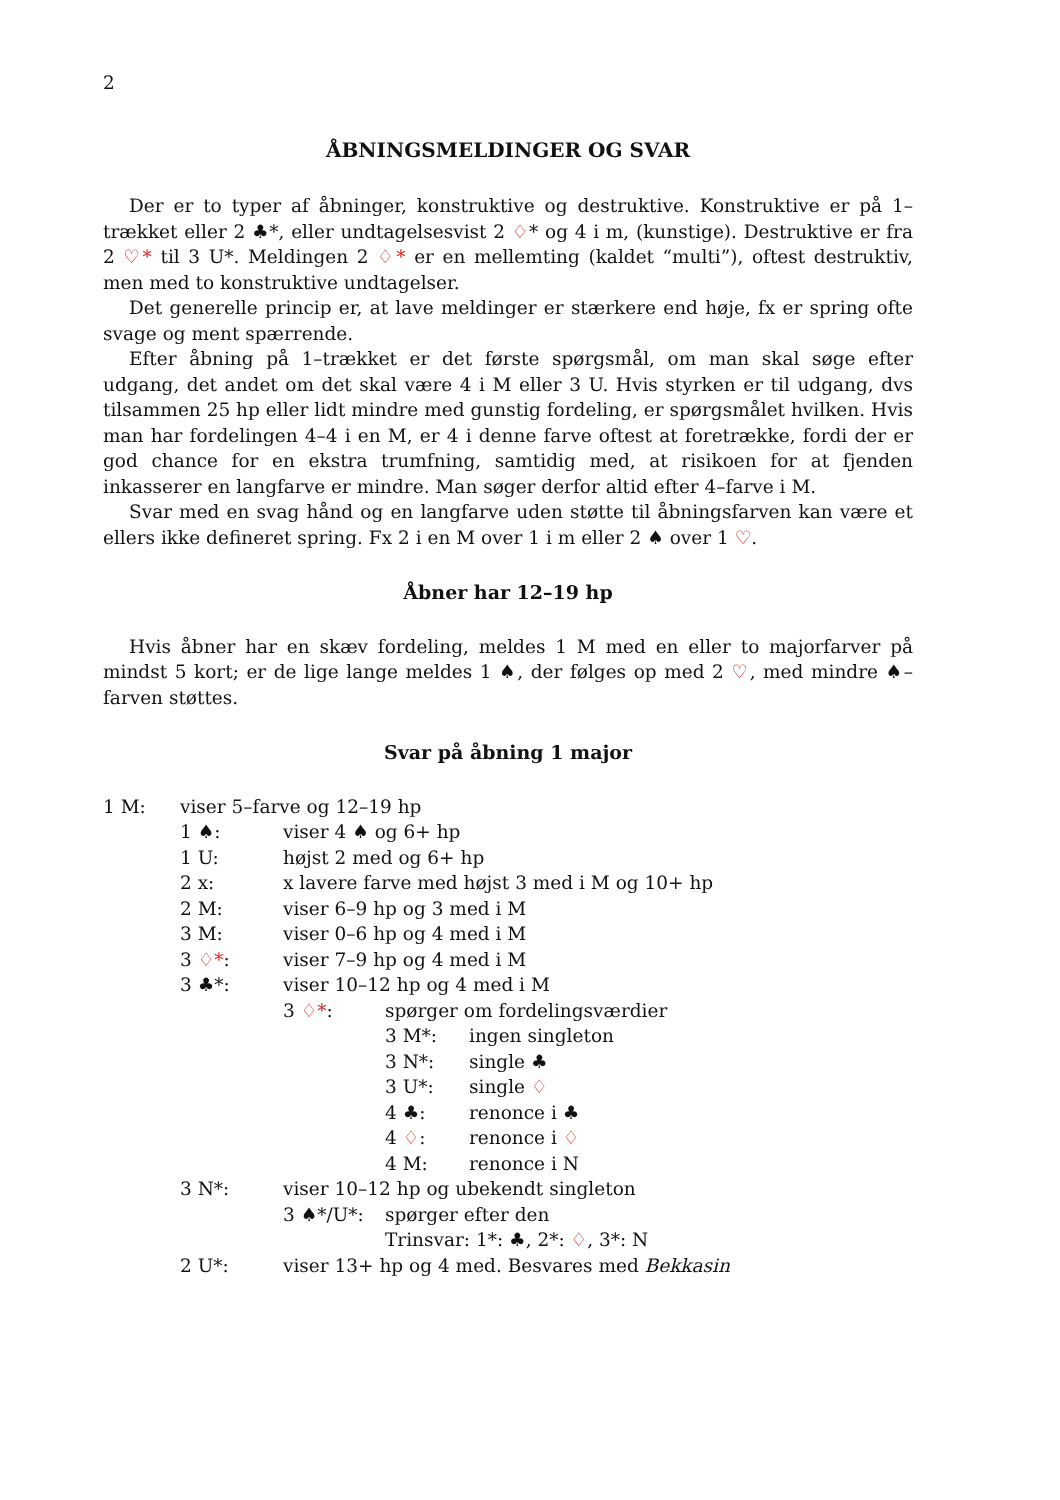2
ÅBNINGSMELDINGER OG SVAR
Der er to typer af åbninger, konstruktive og destruktive. Konstruktive er på 1–trækket eller 2 ♣*, eller undtagelsesvist 2 ♢* og 4 i m, (kunstige). Destruktive er fra 2 ♡* til 3 U*. Meldingen 2 ♢* er en mellemting (kaldet “multi”), oftest destruktiv, men med to konstruktive undtagelser.
Det generelle princip er, at lave meldinger er stærkere end høje, fx er spring ofte svage og ment spærrende.
Efter åbning på 1–trækket er det første spørgsmål, om man skal søge efter udgang, det andet om det skal være 4 i M eller 3 U. Hvis styrken er til udgang, dvs tilsammen 25 hp eller lidt mindre med gunstig fordeling, er spørgsmålet hvilken. Hvis man har fordelingen 4–4 i en M, er 4 i denne farve oftest at foretrække, fordi der er god chance for en ekstra trumfning, samtidig med, at risikoen for at fjenden inkasserer en langfarve er mindre. Man søger derfor altid efter 4–farve i M.
Svar med en svag hånd og en langfarve uden støtte til åbningsfarven kan være et ellers ikke defineret spring. Fx 2 i en M over 1 i m eller 2 ♠ over 1 ♡.
Åbner har 12–19 hp
Hvis åbner har en skæv fordeling, meldes 1 M med en eller to majorfarver på mindst 5 kort; er de lige lange meldes 1 ♠, der følges op med 2 ♡, med mindre ♠–farven støttes.
Svar på åbning 1 major
1 M: viser 5–farve og 12–19 hp
1 ♠: viser 4 ♠ og 6+ hp
1 U: højst 2 med og 6+ hp
2 x: x lavere farve med højst 3 med i M og 10+ hp
2 M: viser 6–9 hp og 3 med i M
3 M: viser 0–6 hp og 4 med i M
3 ♢*: viser 7–9 hp og 4 med i M
3 ♣*: viser 10–12 hp og 4 med i M
3 ♢*: spørger om fordelingsværdier
3 M*: ingen singleton
3 N*: single ♣
3 U*: single ♢
4 ♣: renonce i ♣
4 ♢: renonce i ♢
4 M: renonce i N
3 N*: viser 10–12 hp og ubekendt singleton
3 ♠*/U*: spørger efter den
Trinsvar: 1*: ♣, 2*: ♢, 3*: N
2 U*: viser 13+ hp og 4 med. Besvares med Bekkasin